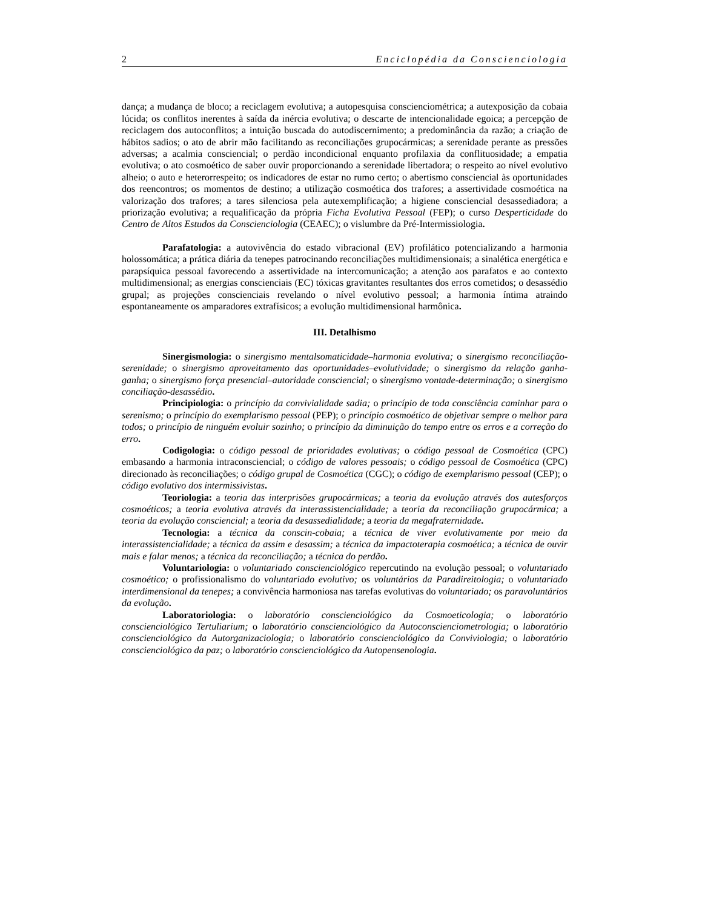2 Enciclopédia da Conscienciologia
dança; a mudança de bloco; a reciclagem evolutiva; a autopesquisa conscienciométrica; a autexposição da cobaia lúcida; os conflitos inerentes à saída da inércia evolutiva; o descarte de intencionalidade egoica; a percepção de reciclagem dos autoconflitos; a intuição buscada do autodiscernimento; a predominância da razão; a criação de hábitos sadios; o ato de abrir mão facilitando as reconciliações grupocármicas; a serenidade perante as pressões adversas; a acalmia consciencial; o perdão incondicional enquanto profilaxia da conflituosidade; a empatia evolutiva; o ato cosmoético de saber ouvir proporcionando a serenidade libertadora; o respeito ao nível evolutivo alheio; o auto e heterorrespeito; os indicadores de estar no rumo certo; o abertismo consciencial às oportunidades dos reencontros; os momentos de destino; a utilização cosmoética dos trafores; a assertividade cosmoética na valorização dos trafores; a tares silenciosa pela autexemplificação; a higiene consciencial desassediadora; a priorização evolutiva; a requalificação da própria Ficha Evolutiva Pessoal (FEP); o curso Desperticidade do Centro de Altos Estudos da Conscienciologia (CEAEC); o vislumbre da Pré-Intermissiologia.
Parafatologia: a autovivência do estado vibracional (EV) profilático potencializando a harmonia holossomática; a prática diária da tenepes patrocinando reconciliações multidimensionais; a sinalética energética e parapsíquica pessoal favorecendo a assertividade na intercomunicação; a atenção aos parafatos e ao contexto multidimensional; as energias conscienciais (EC) tóxicas gravitantes resultantes dos erros cometidos; o desassédio grupal; as projeções conscienciais revelando o nível evolutivo pessoal; a harmonia íntima atraindo espontaneamente os amparadores extrafísicos; a evolução multidimensional harmônica.
III. Detalhismo
Sinergismologia: o sinergismo mentalsomaticidade–harmonia evolutiva; o sinergismo reconciliação-serenidade; o sinergismo aproveitamento das oportunidades–evolutividade; o sinergismo da relação ganha-ganha; o sinergismo força presencial–autoridade consciencial; o sinergismo vontade-determinação; o sinergismo conciliação-desassédio.
Principiologia: o princípio da convivialidade sadia; o princípio de toda consciência caminhar para o serenismo; o princípio do exemplarismo pessoal (PEP); o princípio cosmoético de objetivar sempre o melhor para todos; o princípio de ninguém evoluir sozinho; o princípio da diminuição do tempo entre os erros e a correção do erro.
Codigologia: o código pessoal de prioridades evolutivas; o código pessoal de Cosmoética (CPC) embasando a harmonia intraconsciencial; o código de valores pessoais; o código pessoal de Cosmoética (CPC) direcionado às reconciliações; o código grupal de Cosmoética (CGC); o código de exemplarismo pessoal (CEP); o código evolutivo dos intermissivistas.
Teoriologia: a teoria das interprisões grupocármicas; a teoria da evolução através dos autesforços cosmoéticos; a teoria evolutiva através da interassistencialidade; a teoria da reconciliação grupocármica; a teoria da evolução consciencial; a teoria da desassedialidade; a teoria da megafraternidade.
Tecnologia: a técnica da conscin-cobaia; a técnica de viver evolutivamente por meio da interassistencialidade; a técnica da assim e desassim; a técnica da impactoterapia cosmoética; a técnica de ouvir mais e falar menos; a técnica da reconciliação; a técnica do perdão.
Voluntariologia: o voluntariado conscienciológico repercutindo na evolução pessoal; o voluntariado cosmoético; o profissionalismo do voluntariado evolutivo; os voluntários da Paradireitologia; o voluntariado interdimensional da tenepes; a convivência harmoniosa nas tarefas evolutivas do voluntariado; os paravoluntários da evolução.
Laboratoriologia: o laboratório conscienciológico da Cosmoeticologia; o laboratório conscienciológico Tertuliarium; o laboratório conscienciológico da Autoconscienciometrologia; o laboratório conscienciológico da Autorganizaciologia; o laboratório conscienciológico da Conviviologia; o laboratório conscienciológico da paz; o laboratório conscienciológico da Autopensenologia.